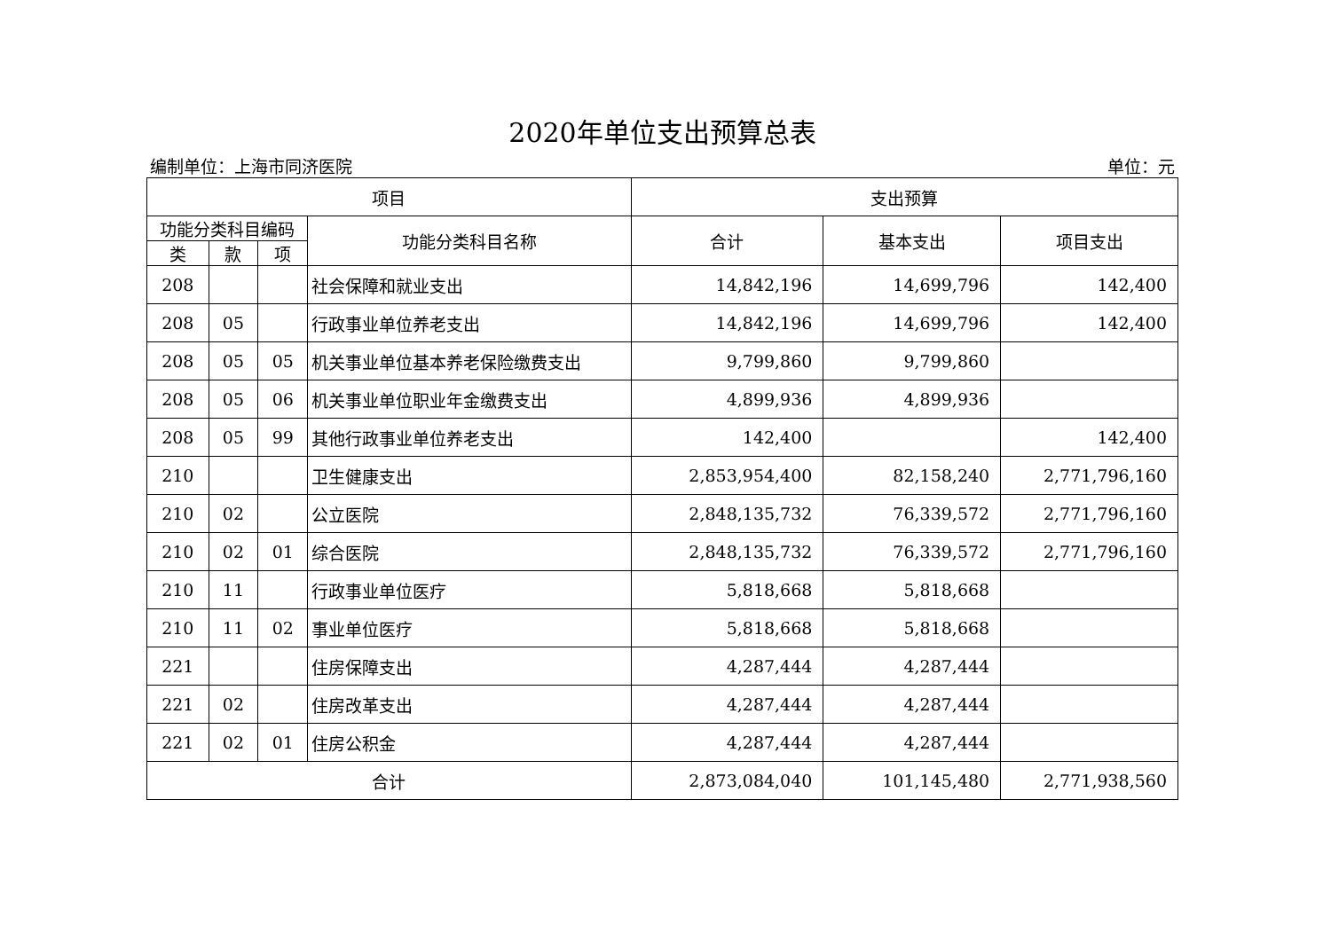2020年单位支出预算总表
编制单位：上海市同济医院 单位：元
| 项目 | | | | 支出预算 | | |
| --- | --- | --- | --- | --- | --- | --- |
| 功能分类科目编码 | | | 功能分类科目名称 | 合计 | 基本支出 | 项目支出 |
| 类 | 款 | 项 | | | | |
| 208 | | | 社会保障和就业支出 | 14,842,196 | 14,699,796 | 142,400 |
| 208 | 05 | | 行政事业单位养老支出 | 14,842,196 | 14,699,796 | 142,400 |
| 208 | 05 | 05 | 机关事业单位基本养老保险缴费支出 | 9,799,860 | 9,799,860 | |
| 208 | 05 | 06 | 机关事业单位职业年金缴费支出 | 4,899,936 | 4,899,936 | |
| 208 | 05 | 99 | 其他行政事业单位养老支出 | 142,400 | | 142,400 |
| 210 | | | 卫生健康支出 | 2,853,954,400 | 82,158,240 | 2,771,796,160 |
| 210 | 02 | | 公立医院 | 2,848,135,732 | 76,339,572 | 2,771,796,160 |
| 210 | 02 | 01 | 综合医院 | 2,848,135,732 | 76,339,572 | 2,771,796,160 |
| 210 | 11 | | 行政事业单位医疗 | 5,818,668 | 5,818,668 | |
| 210 | 11 | 02 | 事业单位医疗 | 5,818,668 | 5,818,668 | |
| 221 | | | 住房保障支出 | 4,287,444 | 4,287,444 | |
| 221 | 02 | | 住房改革支出 | 4,287,444 | 4,287,444 | |
| 221 | 02 | 01 | 住房公积金 | 4,287,444 | 4,287,444 | |
| 合计 | | | | 2,873,084,040 | 101,145,480 | 2,771,938,560 |